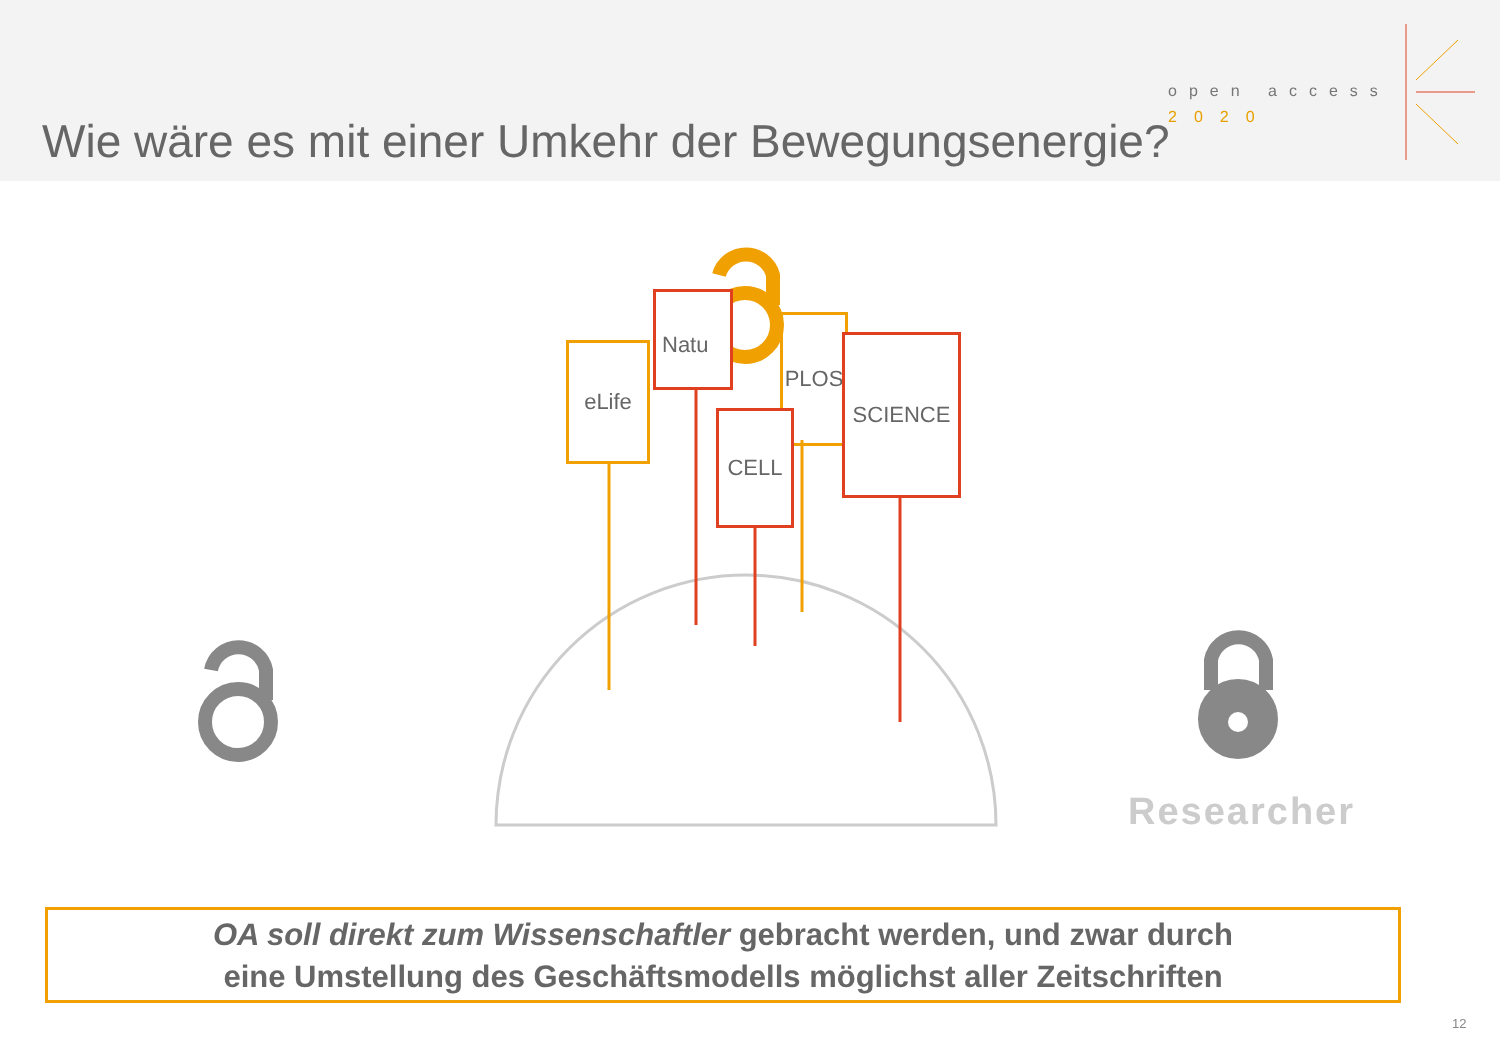Wie wäre es mit einer Umkehr der Bewegungsenergie?
open access
2020
eLife
Natu
PLOS
SCIENCE
CELL
Researcher
OA soll direkt zum Wissenschaftler gebracht werden, und zwar durch
eine Umstellung des Geschäftsmodells möglichst aller Zeitschriften
12